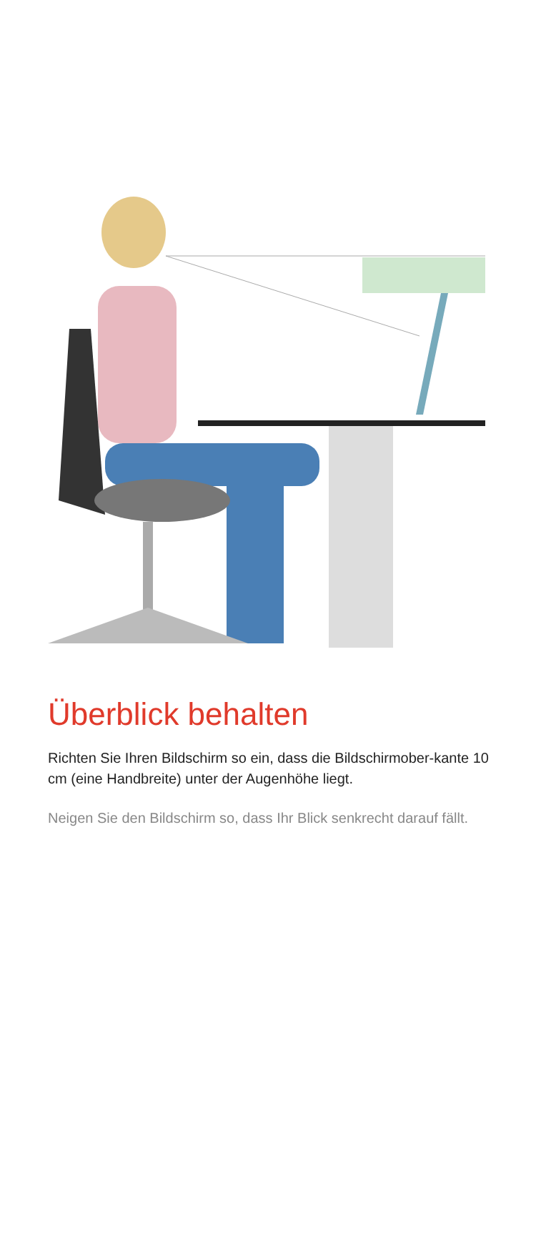Überblick behalten
Richten Sie Ihren Bildschirm so ein, dass die Bildschirmober-kante 10 cm (eine Handbreite) unter der Augenhöhe liegt.
Neigen Sie den Bildschirm so, dass Ihr Blick senkrecht darauf fällt.